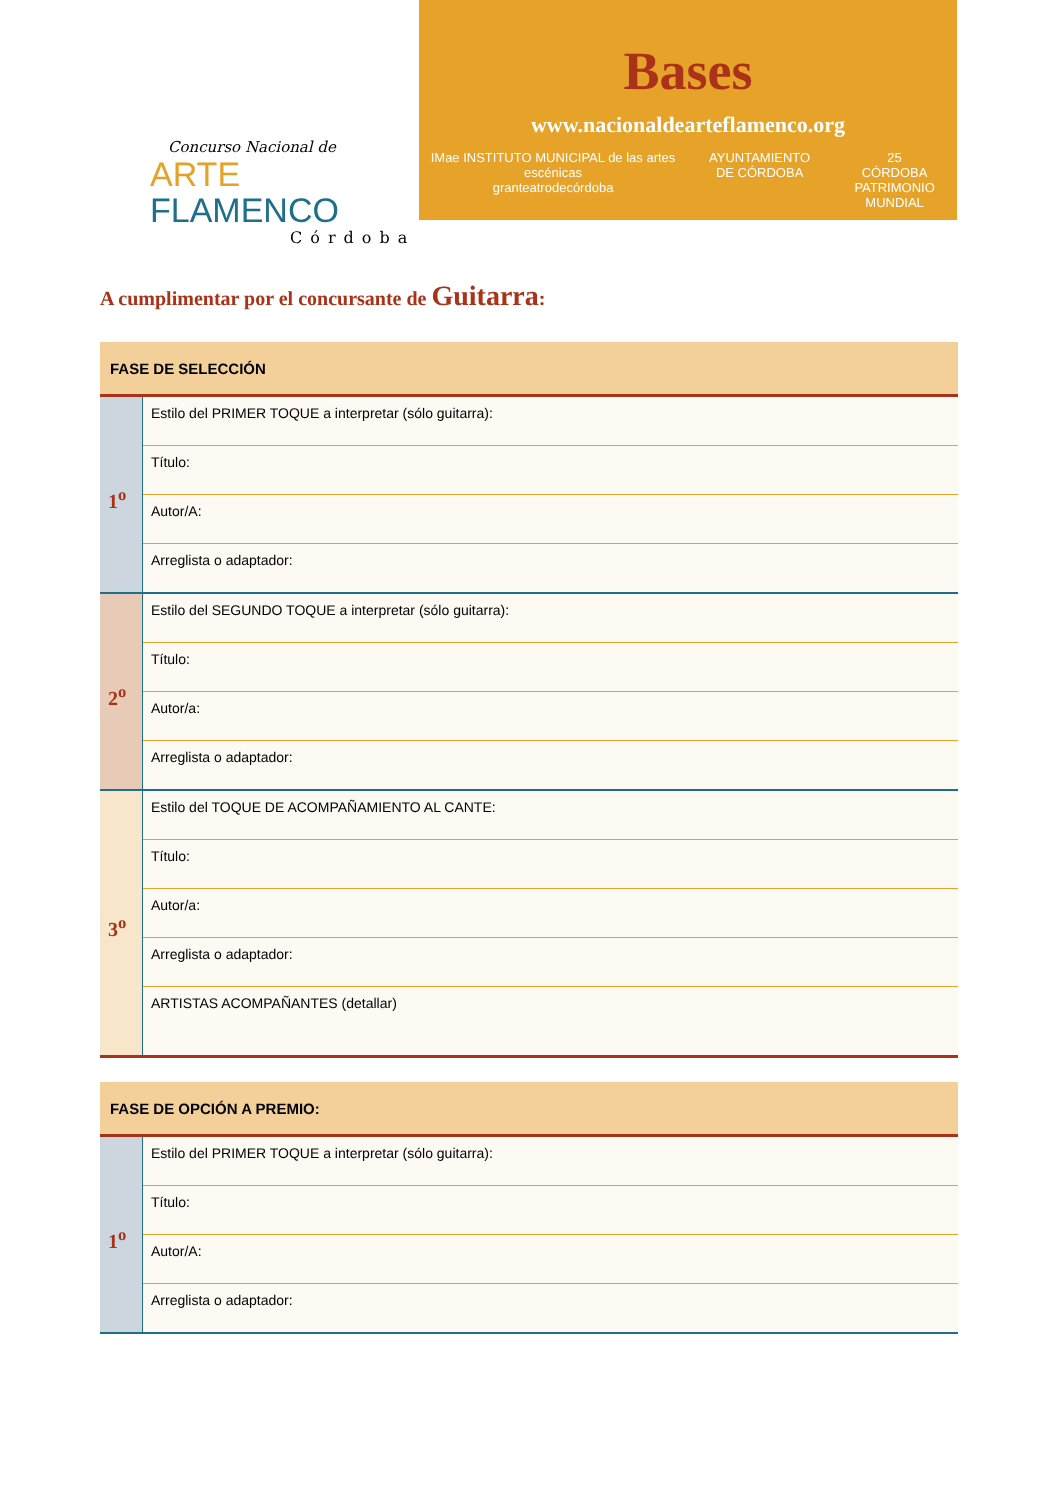Concurso Nacional de
ARTE FLAMENCO
Córdoba
Bases
www.nacionaldearteflamenco.org
IMae INSTITUTO MUNICIPAL de las artes escénicas
granteatrodecórdoba
AYUNTAMIENTO
DE CÓRDOBA
25
CÓRDOBA
PATRIMONIO MUNDIAL
A cumplimentar por el concursante de Guitarra:
| FASE DE SELECCIÓN | |
| --- | --- |
| 1<sup>o</sup> | Estilo del PRIMER TOQUE a interpretar (sólo guitarra): |
| | Título: |
| | Autor/A: |
| | Arreglista o adaptador: |
| 2<sup>o</sup> | Estilo del SEGUNDO TOQUE a interpretar (sólo guitarra): |
| | Título: |
| | Autor/a: |
| | Arreglista o adaptador: |
| 3<sup>o</sup> | Estilo del TOQUE DE ACOMPAÑAMIENTO AL CANTE: |
| | Título: |
| | Autor/a: |
| | Arreglista o adaptador: |
| | ARTISTAS ACOMPAÑANTES (detallar) |
| FASE DE OPCIÓN A PREMIO: | |
| --- | --- |
| 1<sup>o</sup> | Estilo del PRIMER TOQUE a interpretar (sólo guitarra): |
| | Título: |
| | Autor/A: |
| | Arreglista o adaptador: |